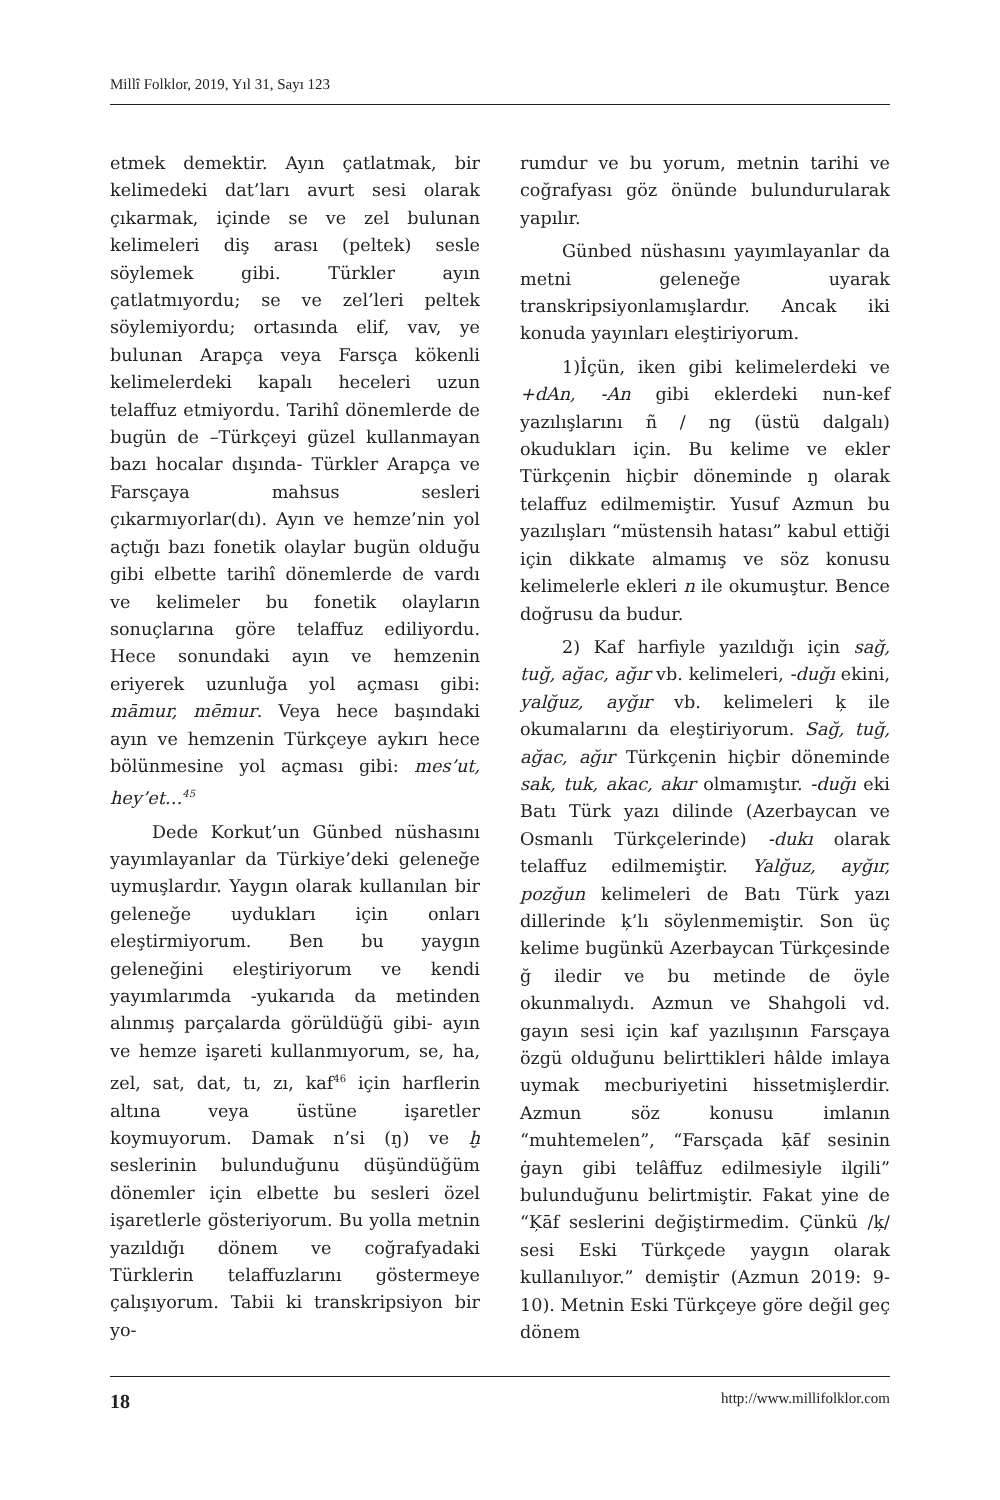Millî Folklor, 2019, Yıl 31, Sayı 123
etmek demektir. Ayın çatlatmak, bir kelimedeki dat’ları avurt sesi olarak çıkarmak, içinde se ve zel bulunan kelimeleri diş arası (peltek) sesle söylemek gibi. Türkler ayın çatlatmıyordu; se ve zel’leri peltek söylemiyordu; ortasında elif, vav, ye bulunan Arapça veya Farsça kökenli kelimelerdeki kapalı heceleri uzun telaffuz etmiyordu. Tarihî dönemlerde de bugün de –Türkçeyi güzel kullanmayan bazı hocalar dışında- Türkler Arapça ve Farsçaya mahsus sesleri çıkarmıyorlar(dı). Ayın ve hemze’nin yol açtığı bazı fonetik olaylar bugün olduğu gibi elbette tarihî dönemlerde de vardı ve kelimeler bu fonetik olayların sonuçlarına göre telaffuz ediliyordu. Hece sonundaki ayın ve hemzenin eriyerek uzunluğa yol açması gibi: māmur, mēmur. Veya hece başındaki ayın ve hemzenin Türkçeye aykırı hece bölünmesine yol açması gibi: mes’ut, hey’et…<sup>45</sup>
Dede Korkut’un Günbed nüshasını yayımlayanlar da Türkiye’deki geleneğe uymuşlardır. Yaygın olarak kullanılan bir geleneğe uydukları için onları eleştirmiyorum. Ben bu yaygın geleneğini eleştiriyorum ve kendi yayımlarımda -yukarıda da metinden alınmış parçalarda görüldüğü gibi- ayın ve hemze işareti kullanmıyorum, se, ha, zel, sat, dat, tı, zı, kaf<sup>46</sup> için harflerin altına veya üstüne işaretler koymuyorum. Damak n’si (ŋ) ve ḫ seslerinin bulunduğunu düşündüğüm dönemler için elbette bu sesleri özel işaretlerle gösteriyorum. Bu yolla metnin yazıldığı dönem ve coğrafyadaki Türklerin telaffuzlarını göstermeye çalışıyorum. Tabii ki transkripsiyon bir yo-
rumdur ve bu yorum, metnin tarihi ve coğrafyası göz önünde bulundurularak yapılır.
Günbed nüshasını yayımlayanlar da metni geleneğe uyarak transkripsiyonlamışlardır. Ancak iki konuda yayınları eleştiriyorum.
1)İçün, iken gibi kelimelerdeki ve +dAn, -An gibi eklerdeki nun-kef yazılışlarını ñ / ng (üstü dalgalı) okudukları için. Bu kelime ve ekler Türkçenin hiçbir döneminde ŋ olarak telaffuz edilmemiştir. Yusuf Azmun bu yazılışları “müstensih hatası” kabul ettiği için dikkate almamış ve söz konusu kelimelerle ekleri n ile okumuştur. Bence doğrusu da budur.
2) Kaf harfiyle yazıldığı için sağ, tuğ, ağac, ağır vb. kelimeleri, -duğı ekini, yalğuz, ayğır vb. kelimeleri ķ ile okumalarını da eleştiriyorum. Sağ, tuğ, ağac, ağır Türkçenin hiçbir döneminde sak, tuk, akac, akır olmamıştır. -duğı eki Batı Türk yazı dilinde (Azerbaycan ve Osmanlı Türkçelerinde) -dukı olarak telaffuz edilmemiştir. Yalğuz, ayğır, pozğun kelimeleri de Batı Türk yazı dillerinde ķ’lı söylenmemiştir. Son üç kelime bugünkü Azerbaycan Türkçesinde ğ iledir ve bu metinde de öyle okunmalıydı. Azmun ve Shahgoli vd. gayın sesi için kaf yazılışının Farsçaya özgü olduğunu belirttikleri hâlde imlaya uymak mecburiyetini hissetmişlerdir. Azmun söz konusu imlanın “muhtemelen”, “Farsçada ķāf sesinin ġayn gibi telâffuz edilmesiyle ilgili” bulunduğunu belirtmiştir. Fakat yine de “Ķāf seslerini değiştirmedim. Çünkü /ķ/ sesi Eski Türkçede yaygın olarak kullanılıyor.” demiştir (Azmun 2019: 9-10). Metnin Eski Türkçeye göre değil geç dönem
18 http://www.millifolklor.com